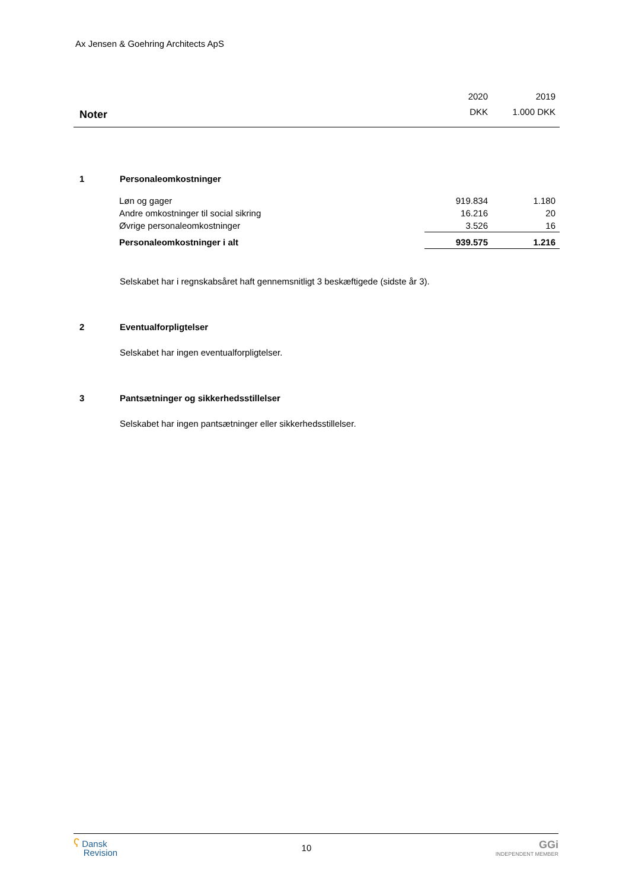Ax Jensen & Goehring Architects ApS
| | 2020 | 2019 |
| Noter | DKK | 1.000 DKK |
1 Personaleomkostninger
| Løn og gager | 919.834 | 1.180 |
| Andre omkostninger til social sikring | 16.216 | 20 |
| Øvrige personaleomkostninger | 3.526 | 16 |
| Personaleomkostninger i alt | 939.575 | 1.216 |
Selskabet har i regnskabsåret haft gennemsnitligt 3 beskæftigede (sidste år 3).
2 Eventualforpligtelser
Selskabet har ingen eventualforpligtelser.
3 Pantsætninger og sikkerhedsstillelser
Selskabet har ingen pantsætninger eller sikkerhedsstillelser.
ʕ Dansk
Revision
10
GGi
INDEPENDENT MEMBER